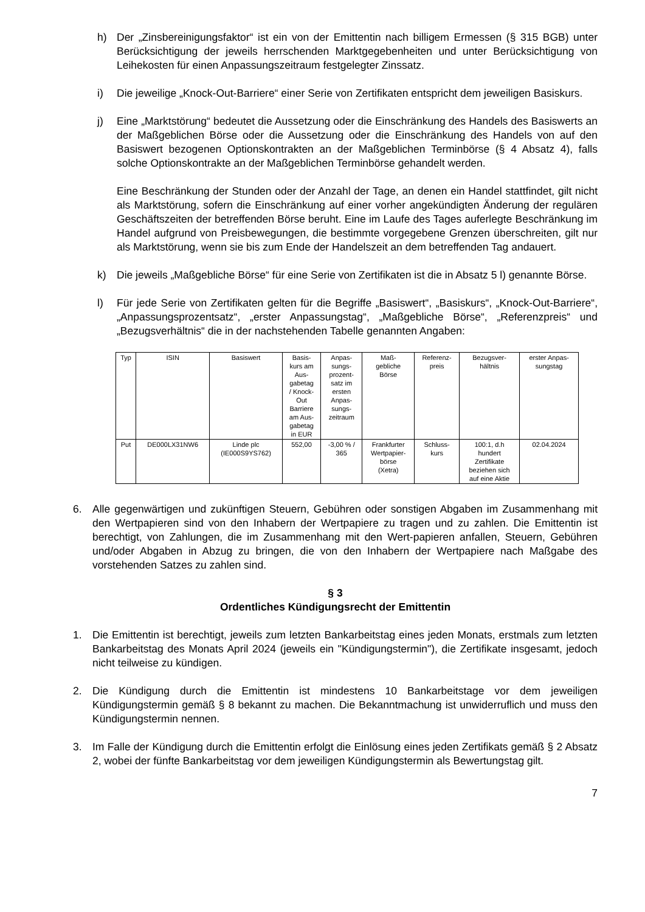h) Der „Zinsbereinigungsfaktor“ ist ein von der Emittentin nach billigem Ermessen (§ 315 BGB) unter Berücksichtigung der jeweils herrschenden Marktgegebenheiten und unter Berücksichtigung von Leihekosten für einen Anpassungszeitraum festgelegter Zinssatz.
i) Die jeweilige „Knock-Out-Barriere“ einer Serie von Zertifikaten entspricht dem jeweiligen Basiskurs.
j) Eine „Marktstörung“ bedeutet die Aussetzung oder die Einschränkung des Handels des Basiswerts an der Maßgeblichen Börse oder die Aussetzung oder die Einschränkung des Handels von auf den Basiswert bezogenen Optionskontrakten an der Maßgeblichen Terminbörse (§ 4 Absatz 4), falls solche Optionskontrakte an der Maßgeblichen Terminbörse gehandelt werden.
Eine Beschränkung der Stunden oder der Anzahl der Tage, an denen ein Handel stattfindet, gilt nicht als Marktstörung, sofern die Einschränkung auf einer vorher angekündigten Änderung der regulären Geschäftszeiten der betreffenden Börse beruht. Eine im Laufe des Tages auferlegte Beschränkung im Handel aufgrund von Preisbewegungen, die bestimmte vorgegebene Grenzen überschreiten, gilt nur als Marktstörung, wenn sie bis zum Ende der Handelszeit an dem betreffenden Tag andauert.
k) Die jeweils „Maßgebliche Börse“ für eine Serie von Zertifikaten ist die in Absatz 5 l) genannte Börse.
l) Für jede Serie von Zertifikaten gelten für die Begriffe „Basiswert“, „Basiskurs“, „Knock-Out-Barriere“, „Anpassungsprozentsatz“, „erster Anpassungstag“, „Maßgebliche Börse“, „Referenzpreis“ und „Bezugsverhältnis“ die in der nachstehenden Tabelle genannten Angaben:
| Typ | ISIN | Basiswert | Basis- kurs am Aus- gabetag / Knock- Out Barriere am Aus- gabetag in EUR | Anpas- sungs- prozent- satz im ersten Anpas- sungs- zeitraum | Maß- gebliche Börse | Referenz- preis | Bezugsver- hältnis | erster Anpas- sungstag |
| --- | --- | --- | --- | --- | --- | --- | --- | --- |
| Put | DE000LX31NW6 | Linde plc (IE000S9YS762) | 552,00 | -3,00 % / 365 | Frankfurter Wertpapier- börse (Xetra) | Schluss- kurs | 100:1, d.h hundert Zertifikate beziehen sich auf eine Aktie | 02.04.2024 |
6. Alle gegenwärtigen und zukünftigen Steuern, Gebühren oder sonstigen Abgaben im Zusammenhang mit den Wertpapieren sind von den Inhabern der Wertpapiere zu tragen und zu zahlen. Die Emittentin ist berechtigt, von Zahlungen, die im Zusammenhang mit den Wert-papieren anfallen, Steuern, Gebühren und/oder Abgaben in Abzug zu bringen, die von den Inhabern der Wertpapiere nach Maßgabe des vorstehenden Satzes zu zahlen sind.
§ 3
Ordentliches Kündigungsrecht der Emittentin
1. Die Emittentin ist berechtigt, jeweils zum letzten Bankarbeitstag eines jeden Monats, erstmals zum letzten Bankarbeitstag des Monats April 2024 (jeweils ein "Kündigungstermin"), die Zertifikate insgesamt, jedoch nicht teilweise zu kündigen.
2. Die Kündigung durch die Emittentin ist mindestens 10 Bankarbeitstage vor dem jeweiligen Kündigungstermin gemäß § 8 bekannt zu machen. Die Bekanntmachung ist unwiderruflich und muss den Kündigungstermin nennen.
3. Im Falle der Kündigung durch die Emittentin erfolgt die Einlösung eines jeden Zertifikats gemäß § 2 Absatz 2, wobei der fünfte Bankarbeitstag vor dem jeweiligen Kündigungstermin als Bewertungstag gilt.
7